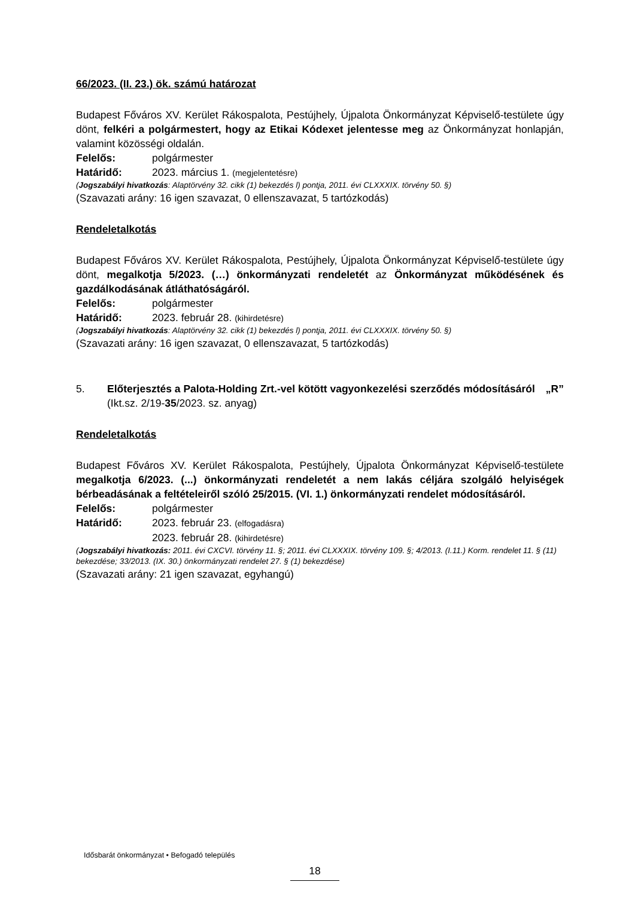66/2023. (II. 23.) ök. számú határozat
Budapest Főváros XV. Kerület Rákospalota, Pestújhely, Újpalota Önkormányzat Képviselő-testülete úgy dönt, felkéri a polgármestert, hogy az Etikai Kódexet jelentesse meg az Önkormányzat honlapján, valamint közösségi oldalán.
Felelős: polgármester
Határidő: 2023. március 1. (megjelentetésre)
(Jogszabályi hivatkozás: Alaptörvény 32. cikk (1) bekezdés l) pontja, 2011. évi CLXXXIX. törvény 50. §)
(Szavazati arány: 16 igen szavazat, 0 ellenszavazat, 5 tartózkodás)
Rendeletalkotás
Budapest Főváros XV. Kerület Rákospalota, Pestújhely, Újpalota Önkormányzat Képviselő-testülete úgy dönt, megalkotja 5/2023. (…) önkormányzati rendeletét az Önkormányzat működésének és gazdálkodásának átláthatóságáról.
Felelős: polgármester
Határidő: 2023. február 28. (kihirdetésre)
(Jogszabályi hivatkozás: Alaptörvény 32. cikk (1) bekezdés l) pontja, 2011. évi CLXXXIX. törvény 50. §)
(Szavazati arány: 16 igen szavazat, 0 ellenszavazat, 5 tartózkodás)
5. Előterjesztés a Palota-Holding Zrt.-vel kötött vagyonkezelési szerződés módosításáról „R”
(Ikt.sz. 2/19-35/2023. sz. anyag)
Rendeletalkotás
Budapest Főváros XV. Kerület Rákospalota, Pestújhely, Újpalota Önkormányzat Képviselő-testülete megalkotja 6/2023. (...) önkormányzati rendeletét a nem lakás céljára szolgáló helyiségek bérbeadásának a feltételeiről szóló 25/2015. (VI. 1.) önkormányzati rendelet módosításáról.
Felelős: polgármester
Határidő: 2023. február 23. (elfogadásra)
2023. február 28. (kihirdetésre)
(Jogszabályi hivatkozás: 2011. évi CXCVI. törvény 11. §; 2011. évi CLXXXIX. törvény 109. §; 4/2013. (I.11.) Korm. rendelet 11. § (11) bekezdése; 33/2013. (IX. 30.) önkormányzati rendelet 27. § (1) bekezdése)
(Szavazati arány: 21 igen szavazat, egyhangú)
Idősbarát önkormányzat • Befogadó település
18